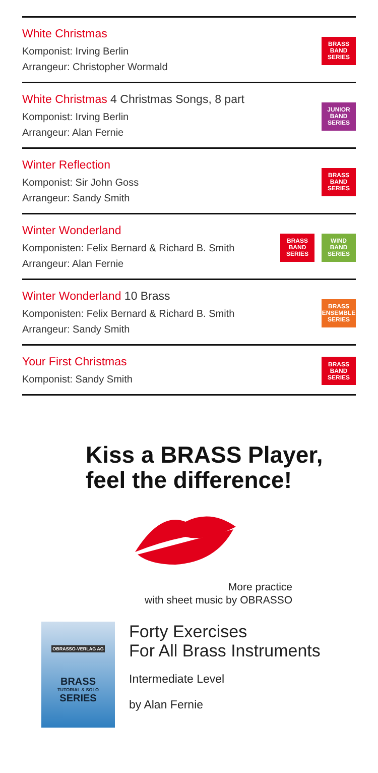White Christmas
Komponist: Irving Berlin
Arrangeur: Christopher Wormald
BRASS
BAND
SERIES
White Christmas 4 Christmas Songs, 8 part
Komponist: Irving Berlin
Arrangeur: Alan Fernie
JUNIOR
BAND
SERIES
Winter Reflection
Komponist: Sir John Goss
Arrangeur: Sandy Smith
BRASS
BAND
SERIES
Winter Wonderland
Komponisten: Felix Bernard & Richard B. Smith
Arrangeur: Alan Fernie
BRASS
BAND
SERIES
WIND
BAND
SERIES
Winter Wonderland 10 Brass
Komponisten: Felix Bernard & Richard B. Smith
Arrangeur: Sandy Smith
BRASS
ENSEMBLE
SERIES
Your First Christmas
Komponist: Sandy Smith
BRASS
BAND
SERIES
Kiss a BRASS Player,
feel the difference!
More practice
with sheet music by OBRASSO
OBRASSO-VERLAG AG
BRASS
TUTORIAL & SOLO
SERIES
Forty Exercises
For All Brass Instruments
Intermediate Level
by Alan Fernie